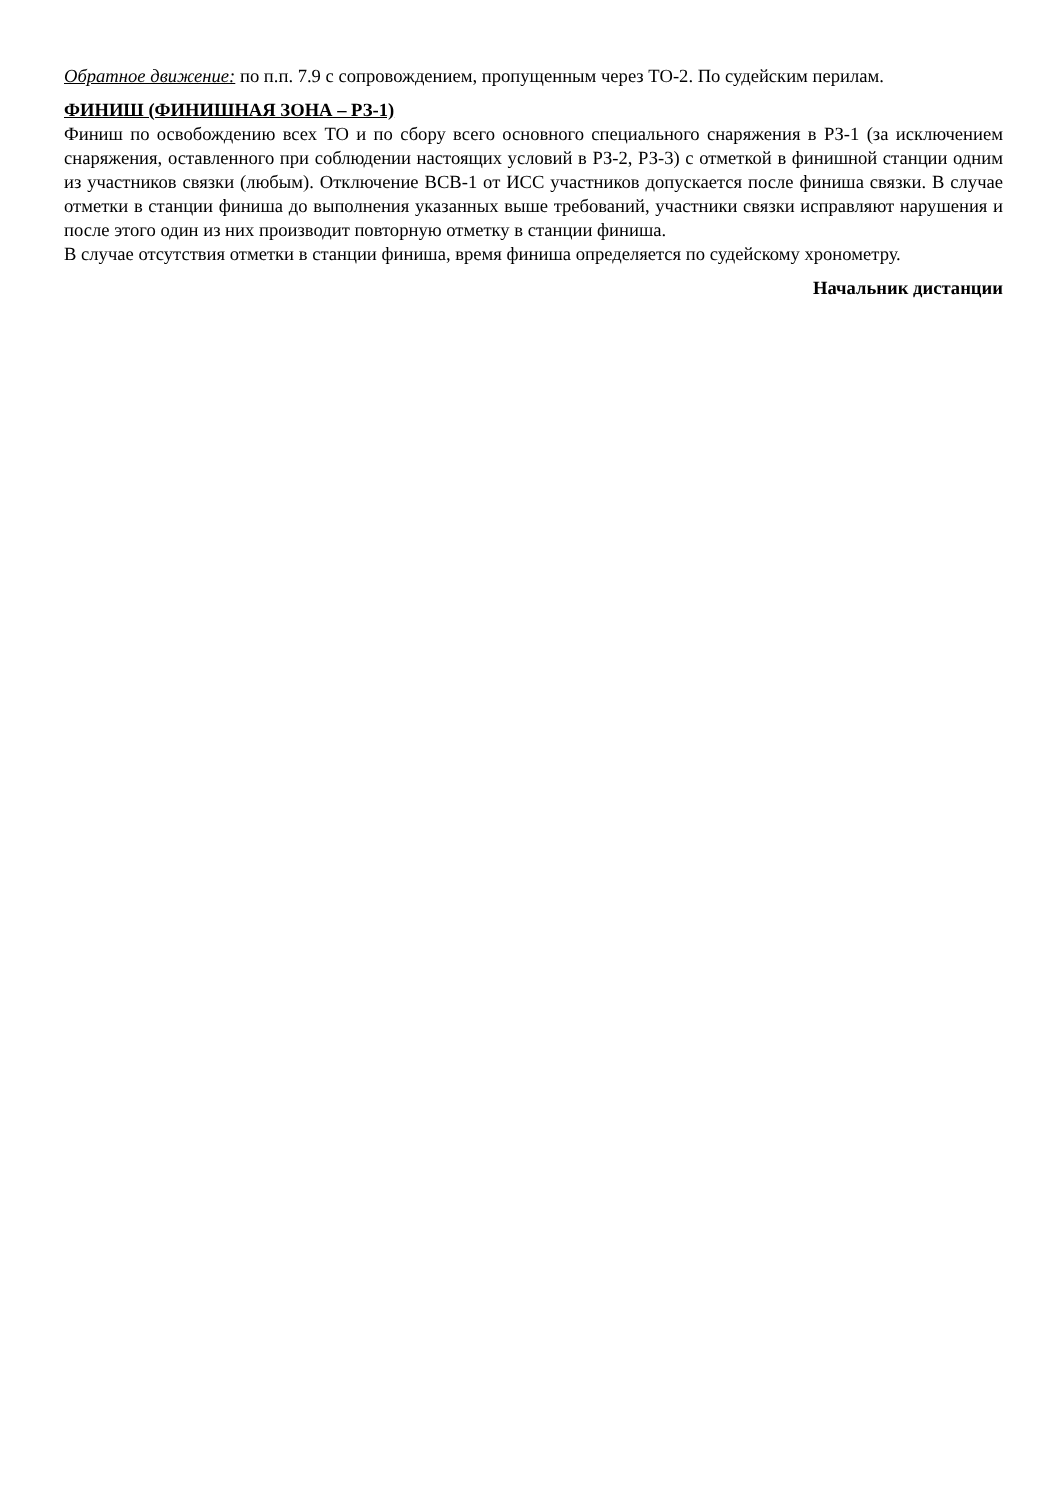Обратное движение: по п.п. 7.9 с сопровождением, пропущенным через ТО-2. По судейским перилам.
ФИНИШ (ФИНИШНАЯ ЗОНА – РЗ-1)
Финиш по освобождению всех ТО и по сбору всего основного специального снаряжения в РЗ-1 (за исключением снаряжения, оставленного при соблюдении настоящих условий в РЗ-2, РЗ-3) с отметкой в финишной станции одним из участников связки (любым). Отключение ВСВ-1 от ИСС участников допускается после финиша связки. В случае отметки в станции финиша до выполнения указанных выше требований, участники связки исправляют нарушения и после этого один из них производит повторную отметку в станции финиша.
В случае отсутствия отметки в станции финиша, время финиша определяется по судейскому хронометру.
Начальник дистанции